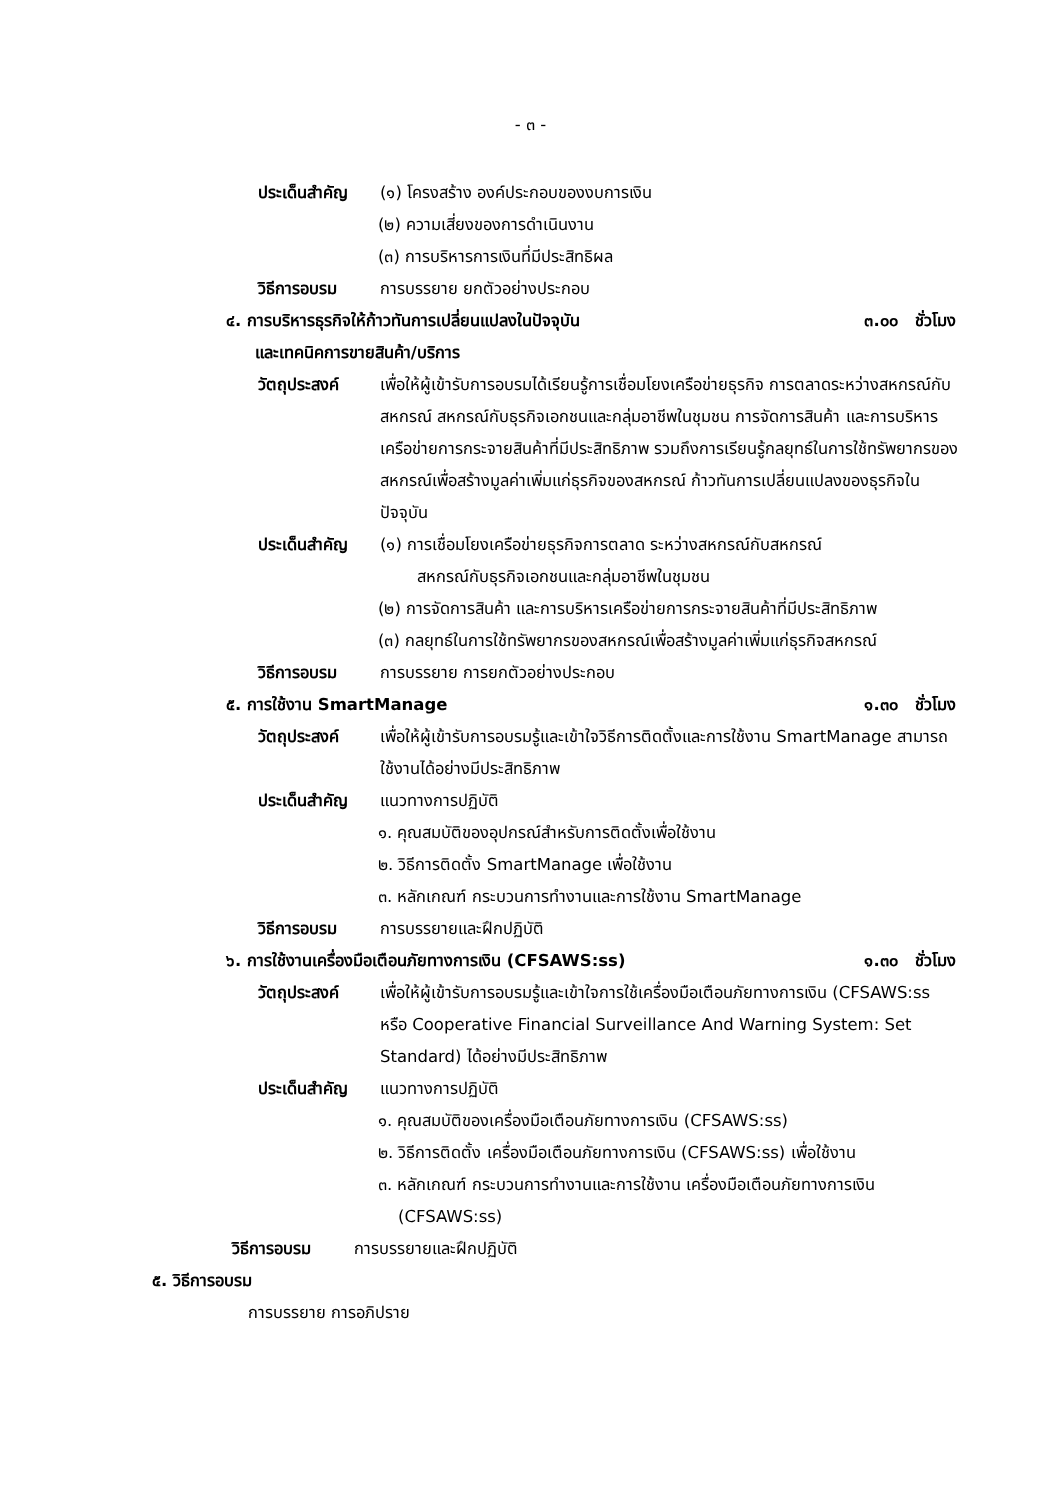- ๓ -
ประเด็นสำคัญ (๑) โครงสร้าง องค์ประกอบของงบการเงิน
(๒) ความเสี่ยงของการดำเนินงาน
(๓) การบริหารการเงินที่มีประสิทธิผล
วิธีการอบรม การบรรยาย ยกตัวอย่างประกอบ
๔. การบริหารธุรกิจให้ก้าวทันการเปลี่ยนแปลงในปัจจุบัน
และเทคนิคการขายสินค้า/บริการ ๓.๐๐ ชั่วโมง
วัตถุประสงค์ เพื่อให้ผู้เข้ารับการอบรมได้เรียนรู้การเชื่อมโยงเครือข่ายธุรกิจ การตลาดระหว่างสหกรณ์กับสหกรณ์ สหกรณ์กับธุรกิจเอกชนและกลุ่มอาชีพในชุมชน การจัดการสินค้า และการบริหารเครือข่ายการกระจายสินค้าที่มีประสิทธิภาพ รวมถึงการเรียนรู้กลยุทธ์ในการใช้ทรัพยากรของสหกรณ์เพื่อสร้างมูลค่าเพิ่มแก่ธุรกิจของสหกรณ์ ก้าวทันการเปลี่ยนแปลงของธุรกิจในปัจจุบัน
ประเด็นสำคัญ (๑) การเชื่อมโยงเครือข่ายธุรกิจการตลาด ระหว่างสหกรณ์กับสหกรณ์
สหกรณ์กับธุรกิจเอกชนและกลุ่มอาชีพในชุมชน
(๒) การจัดการสินค้า และการบริหารเครือข่ายการกระจายสินค้าที่มีประสิทธิภาพ
(๓) กลยุทธ์ในการใช้ทรัพยากรของสหกรณ์เพื่อสร้างมูลค่าเพิ่มแก่ธุรกิจสหกรณ์
วิธีการอบรม การบรรยาย การยกตัวอย่างประกอบ
๕. การใช้งาน SmartManage ๑.๓๐ ชั่วโมง
วัตถุประสงค์ เพื่อให้ผู้เข้ารับการอบรมรู้และเข้าใจวิธีการติดตั้งและการใช้งาน SmartManage สามารถใช้งานได้อย่างมีประสิทธิภาพ
ประเด็นสำคัญ แนวทางการปฏิบัติ
๑. คุณสมบัติของอุปกรณ์สำหรับการติดตั้งเพื่อใช้งาน
๒. วิธีการติดตั้ง SmartManage เพื่อใช้งาน
๓. หลักเกณฑ์ กระบวนการทำงานและการใช้งาน SmartManage
วิธีการอบรม การบรรยายและฝึกปฏิบัติ
๖. การใช้งานเครื่องมือเตือนภัยทางการเงิน (CFSAWS:ss) ๑.๓๐ ชั่วโมง
วัตถุประสงค์ เพื่อให้ผู้เข้ารับการอบรมรู้และเข้าใจการใช้เครื่องมือเตือนภัยทางการเงิน (CFSAWS:ss หรือ Cooperative Financial Surveillance And Warning System: Set Standard) ได้อย่างมีประสิทธิภาพ
ประเด็นสำคัญ แนวทางการปฏิบัติ
๑. คุณสมบัติของเครื่องมือเตือนภัยทางการเงิน (CFSAWS:ss)
๒. วิธีการติดตั้ง เครื่องมือเตือนภัยทางการเงิน (CFSAWS:ss) เพื่อใช้งาน
๓. หลักเกณฑ์ กระบวนการทำงานและการใช้งาน เครื่องมือเตือนภัยทางการเงิน
(CFSAWS:ss)
วิธีการอบรม การบรรยายและฝึกปฏิบัติ
๕. วิธีการอบรม
การบรรยาย การอภิปราย